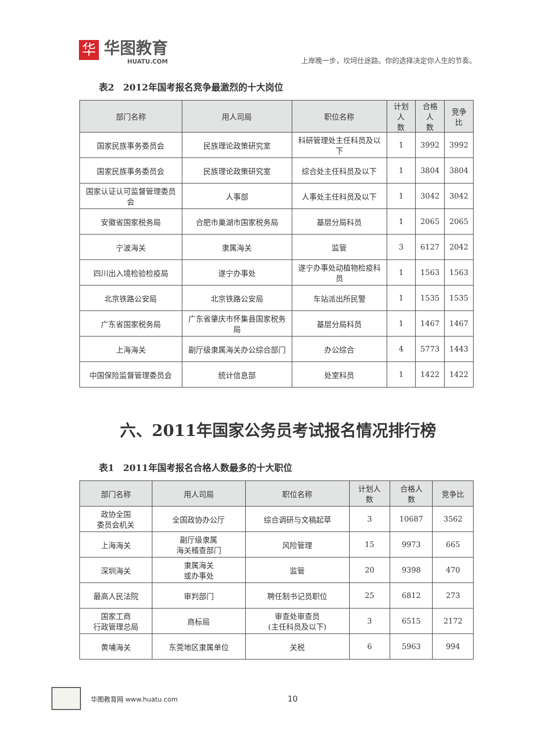华
华图教育
HUATU.COM
上岸晚一步，坎坷仕途路。你的选择决定你人生的节奏。
表2　2012年国考报名竞争最激烈的十大岗位
| 部门名称 | 用人司局 | 职位名称 | 计划人 数 | 合格人 数 | 竞争比 |
| --- | --- | --- | --- | --- | --- |
| 国家民族事务委员会 | 民族理论政策研究室 | 科研管理处主任科员及以下 | 1 | 3992 | 3992 |
| 国家民族事务委员会 | 民族理论政策研究室 | 综合处主任科员及以下 | 1 | 3804 | 3804 |
| 国家认证认可监督管理委员会 | 人事部 | 人事处主任科员及以下 | 1 | 3042 | 3042 |
| 安徽省国家税务局 | 合肥市巢湖市国家税务局 | 基层分局科员 | 1 | 2065 | 2065 |
| 宁波海关 | 隶属海关 | 监管 | 3 | 6127 | 2042 |
| 四川出入境检验检疫局 | 遂宁办事处 | 遂宁办事处动植物检疫科员 | 1 | 1563 | 1563 |
| 北京铁路公安局 | 北京铁路公安局 | 车站派出所民警 | 1 | 1535 | 1535 |
| 广东省国家税务局 | 广东省肇庆市怀集县国家税务局 | 基层分局科员 | 1 | 1467 | 1467 |
| 上海海关 | 副厅级隶属海关办公综合部门 | 办公综合 | 4 | 5773 | 1443 |
| 中国保险监督管理委员会 | 统计信息部 | 处室科员 | 1 | 1422 | 1422 |
六、2011年国家公务员考试报名情况排行榜
表1　2011年国考报名合格人数最多的十大职位
| 部门名称 | 用人司局 | 职位名称 | 计划人 数 | 合格人 数 | 竞争比 |
| --- | --- | --- | --- | --- | --- |
| 政协全国 委员会机关 | 全国政协办公厅 | 综合调研与文稿起草 | 3 | 10687 | 3562 |
| 上海海关 | 副厅级隶属 海关稽查部门 | 风险管理 | 15 | 9973 | 665 |
| 深圳海关 | 隶属海关 或办事处 | 监管 | 20 | 9398 | 470 |
| 最高人民法院 | 审判部门 | 聘任制书记员职位 | 25 | 6812 | 273 |
| 国家工商 行政管理总局 | 商标局 | 审查处审查员 (主任科员及以下) | 3 | 6515 | 2172 |
| 黄埔海关 | 东莞地区隶属单位 | 关税 | 6 | 5963 | 994 |
华图教育网 www.huatu.com 10